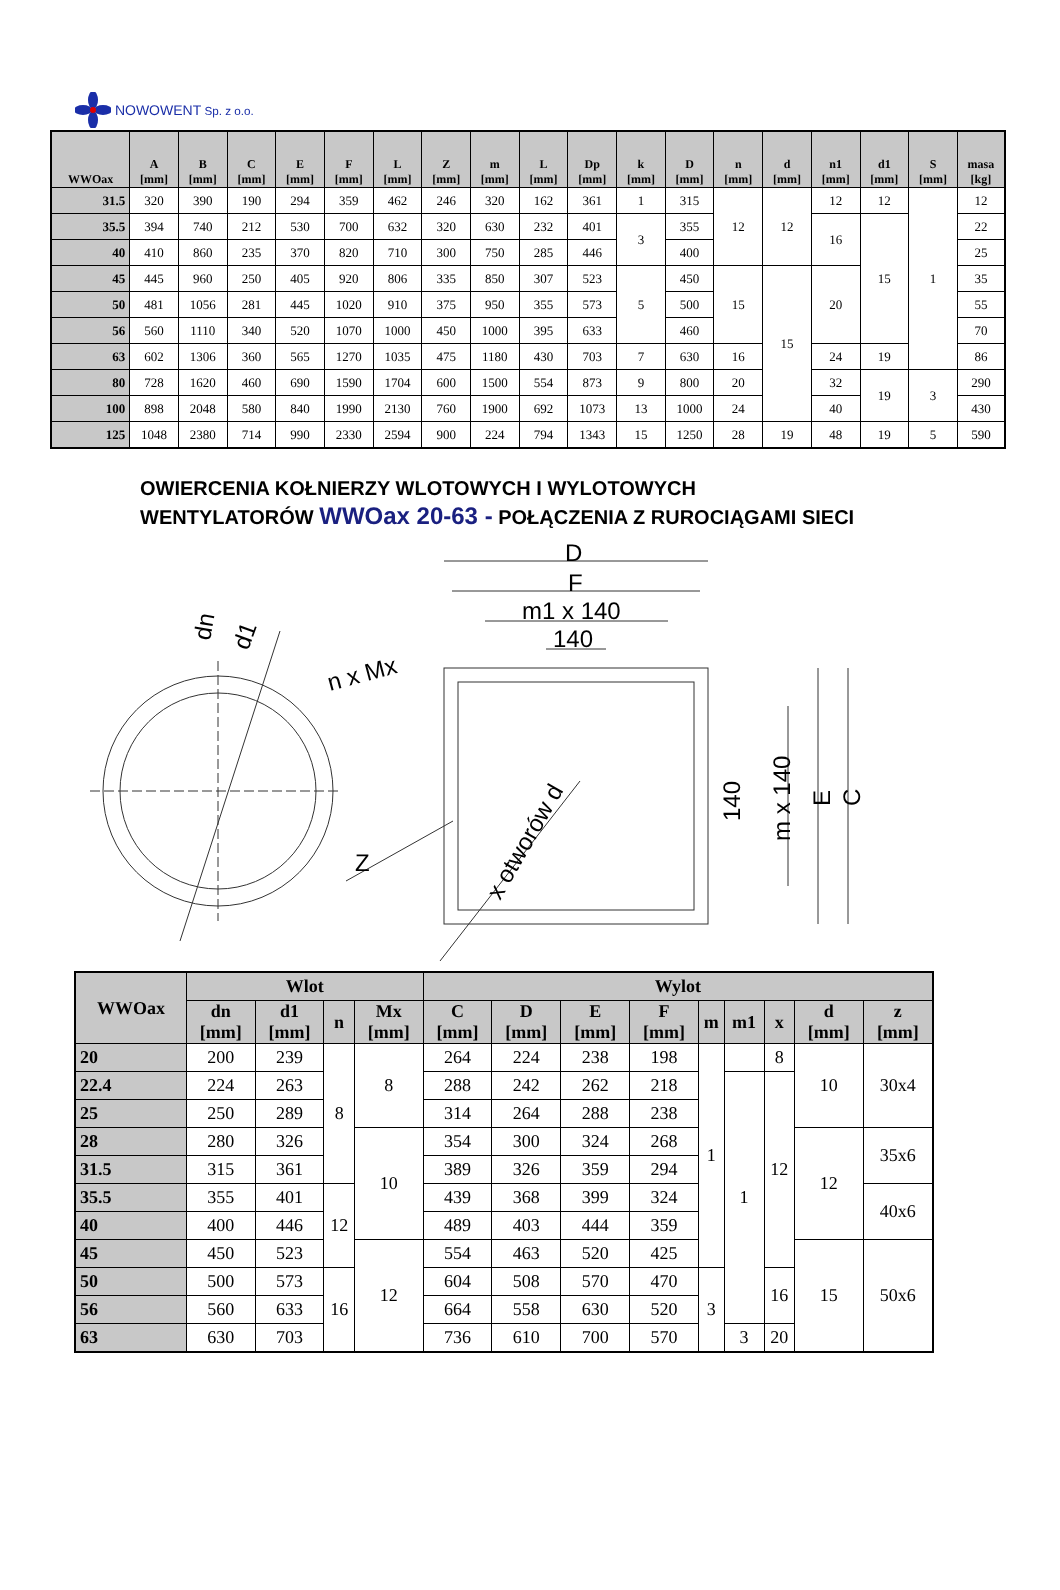NOWOWENT Sp. z o.o.
| WWOax | A [mm] | B [mm] | C [mm] | E [mm] | F [mm] | L [mm] | Z [mm] | m [mm] | L [mm] | Dp [mm] | k [mm] | D [mm] | n [mm] | d [mm] | n1 [mm] | d1 [mm] | S [mm] | masa [kg] |
| --- | --- | --- | --- | --- | --- | --- | --- | --- | --- | --- | --- | --- | --- | --- | --- | --- | --- | --- |
| 31.5 | 320 | 390 | 190 | 294 | 359 | 462 | 246 | 320 | 162 | 361 | 1 | 315 | 12 | 12 | 12 | 12 | 1 | 12 |
| 35.5 | 394 | 740 | 212 | 530 | 700 | 632 | 320 | 630 | 232 | 401 | 3 | 355 | | | 16 | 15 | | 22 |
| 40 | 410 | 860 | 235 | 370 | 820 | 710 | 300 | 750 | 285 | 446 | | 400 | | | | | | 25 |
| 45 | 445 | 960 | 250 | 405 | 920 | 806 | 335 | 850 | 307 | 523 | 5 | 450 | 15 | 15 | 20 | | | 35 |
| 50 | 481 | 1056 | 281 | 445 | 1020 | 910 | 375 | 950 | 355 | 573 | | 500 | | | | | | 55 |
| 56 | 560 | 1110 | 340 | 520 | 1070 | 1000 | 450 | 1000 | 395 | 633 | | 460 | | | | | | 70 |
| 63 | 602 | 1306 | 360 | 565 | 1270 | 1035 | 475 | 1180 | 430 | 703 | 7 | 630 | 16 | | 24 | 19 | | 86 |
| 80 | 728 | 1620 | 460 | 690 | 1590 | 1704 | 600 | 1500 | 554 | 873 | 9 | 800 | 20 | | 32 | 19 | 3 | 290 |
| 100 | 898 | 2048 | 580 | 840 | 1990 | 2130 | 760 | 1900 | 692 | 1073 | 13 | 1000 | 24 | | 40 | | | 430 |
| 125 | 1048 | 2380 | 714 | 990 | 2330 | 2594 | 900 | 224 | 794 | 1343 | 15 | 1250 | 28 | 19 | 48 | 19 | 5 | 590 |
OWIERCENIA KOŁNIERZY WLOTOWYCH I WYLOTOWYCH
WENTYLATORÓW WWOax 20-63 - POŁĄCZENIA Z RUROCIĄGAMI SIECI
D
F
m1 x 140
140
dn
d1
n x Mx
Z
x otworów d
140
m x 140
E
C
| WWOax | Wlot | | | | Wylot | | | | | | | | |
| --- | --- | --- | --- | --- | --- | --- | --- | --- | --- | --- | --- | --- | --- |
| | dn [mm] | d1 [mm] | n | Mx [mm] | C [mm] | D [mm] | E [mm] | F [mm] | m | m1 | x | d [mm] | z [mm] |
| 20 | 200 | 239 | 8 | 8 | 264 | 224 | 238 | 198 | 1 | | 8 | 10 | 30x4 |
| 22.4 | 224 | 263 | | | 288 | 242 | 262 | 218 | | 1 | 12 | | |
| 25 | 250 | 289 | | | 314 | 264 | 288 | 238 | | | | | |
| 28 | 280 | 326 | | 10 | 354 | 300 | 324 | 268 | | | | 12 | 35x6 |
| 31.5 | 315 | 361 | | | 389 | 326 | 359 | 294 | | | | | |
| 35.5 | 355 | 401 | 12 | | 439 | 368 | 399 | 324 | | | | | 40x6 |
| 40 | 400 | 446 | | | 489 | 403 | 444 | 359 | | | | | |
| 45 | 450 | 523 | | 12 | 554 | 463 | 520 | 425 | | | | 15 | 50x6 |
| 50 | 500 | 573 | 16 | | 604 | 508 | 570 | 470 | 3 | | 16 | | |
| 56 | 560 | 633 | | | 664 | 558 | 630 | 520 | | | | | |
| 63 | 630 | 703 | | | 736 | 610 | 700 | 570 | | 3 | 20 | | |